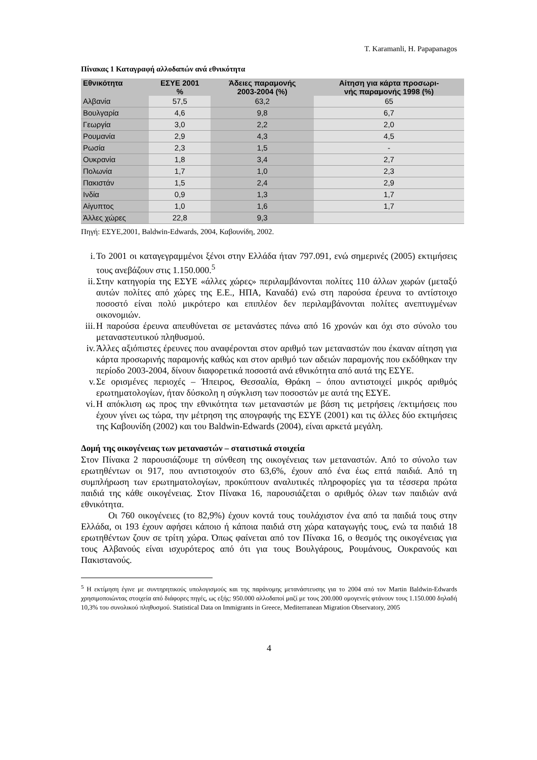T. Karamanli, H. Papapanagos
Πίνακας 1 Καταγραφή αλλοδαπών ανά εθνικότητα
| Εθνικότητα | ΕΣΥΕ 2001 % | Άδειες παραμονής 2003-2004 (%) | Αίτηση για κάρτα προσωρι- νής παραμονής 1998 (%) |
| --- | --- | --- | --- |
| Αλβανία | 57,5 | 63,2 | 65 |
| Βουλγαρία | 4,6 | 9,8 | 6,7 |
| Γεωργία | 3,0 | 2,2 | 2,0 |
| Ρουμανία | 2,9 | 4,3 | 4,5 |
| Ρωσία | 2,3 | 1,5 | - |
| Ουκρανία | 1,8 | 3,4 | 2,7 |
| Πολωνία | 1,7 | 1,0 | 2,3 |
| Πακιστάν | 1,5 | 2,4 | 2,9 |
| Ινδία | 0,9 | 1,3 | 1,7 |
| Αίγυπτος | 1,0 | 1,6 | 1,7 |
| Άλλες χώρες | 22,8 | 9,3 | |
Πηγή: ΕΣΥΕ,2001, Baldwin-Edwards, 2004, Καβουνίδη, 2002.
i. Το 2001 οι καταγεγραμμένοι ξένοι στην Ελλάδα ήταν 797.091, ενώ σημερινές (2005) εκτιμήσεις τους ανεβάζουν στις 1.150.000.<sup>5</sup>
ii.
Στην κατηγορία της ΕΣΥΕ «άλλες χώρες» περιλαμβάνονται πολίτες 110 άλλων χωρών (μεταξύ αυτών πολίτες από χώρες της Ε.Ε., ΗΠΑ, Καναδά) ενώ στη παρούσα έρευνα το αντίστοιχο ποσοστό είναι πολύ μικρότερο και επιπλέον δεν περιλαμβάνονται πολίτες ανεπτυγμένων οικονομιών.
iii.
Η παρούσα έρευνα απευθύνεται σε μετανάστες πάνω από 16 χρονών και όχι στο σύνολο του μεταναστευτικού πληθυσμού.
iv.
Άλλες αξιόπιστες έρευνες που αναφέρονται στον αριθμό των μεταναστών που έκαναν αίτηση για κάρτα προσωρινής παραμονής καθώς και στον αριθμό των αδειών παραμονής που εκδόθηκαν την περίοδο 2003-2004, δίνουν διαφορετικά ποσοστά ανά εθνικότητα από αυτά της ΕΣΥΕ.
v. Σε ορισμένες περιοχές – Ήπειρος, Θεσσαλία, Θράκη – όπου αντιστοιχεί μικρός αριθμός ερωτηματολογίων, ήταν δύσκολη η σύγκλιση των ποσοστών με αυτά της ΕΣΥΕ.
vi.
Η απόκλιση ως προς την εθνικότητα των μεταναστών με βάση τις μετρήσεις /εκτιμήσεις που έχουν γίνει ως τώρα, την μέτρηση της απογραφής της ΕΣΥΕ (2001) και τις άλλες δύο εκτιμήσεις της Καβουνίδη (2002) και του Baldwin-Edwards (2004), είναι αρκετά μεγάλη.
Δομή της οικογένειας των μεταναστών – στατιστικά στοιχεία
Στον Πίνακα 2 παρουσιάζουμε τη σύνθεση της οικογένειας των μεταναστών. Από το σύνολο των ερωτηθέντων οι 917, που αντιστοιχούν στο 63,6%, έχουν από ένα έως επτά παιδιά. Από τη συμπλήρωση των ερωτηματολογίων, προκύπτουν αναλυτικές πληροφορίες για τα τέσσερα πρώτα παιδιά της κάθε οικογένειας. Στον Πίνακα 16, παρουσιάζεται ο αριθμός όλων των παιδιών ανά εθνικότητα.
Οι 760 οικογένειες (το 82,9%) έχουν κοντά τους τουλάχιστον ένα από τα παιδιά τους στην Ελλάδα, οι 193 έχουν αφήσει κάποιο ή κάποια παιδιά στη χώρα καταγωγής τους, ενώ τα παιδιά 18 ερωτηθέντων ζουν σε τρίτη χώρα. Όπως φαίνεται από τον Πίνακα 16, ο θεσμός της οικογένειας για τους Αλβανούς είναι ισχυρότερος από ότι για τους Βουλγάρους, Ρουμάνους, Ουκρανούς και Πακιστανούς.
<sup>5</sup> Η εκτίμηση έγινε με συντηρητικούς υπολογισμούς και της παράνομης μετανάστευσης για το 2004 από τον Martin Baldwin-Edwards χρησιμοποιώντας στοιχεία από διάφορες πηγές, ως εξής: 950.000 αλλοδαποί μαζί με τους 200.000 ομογενείς φτάνουν τους 1.150.000 δηλαδή 10,3% του συνολικού πληθυσμού. Statistical Data on Immigrants in Greece, Mediterranean Migration Observatory, 2005
4